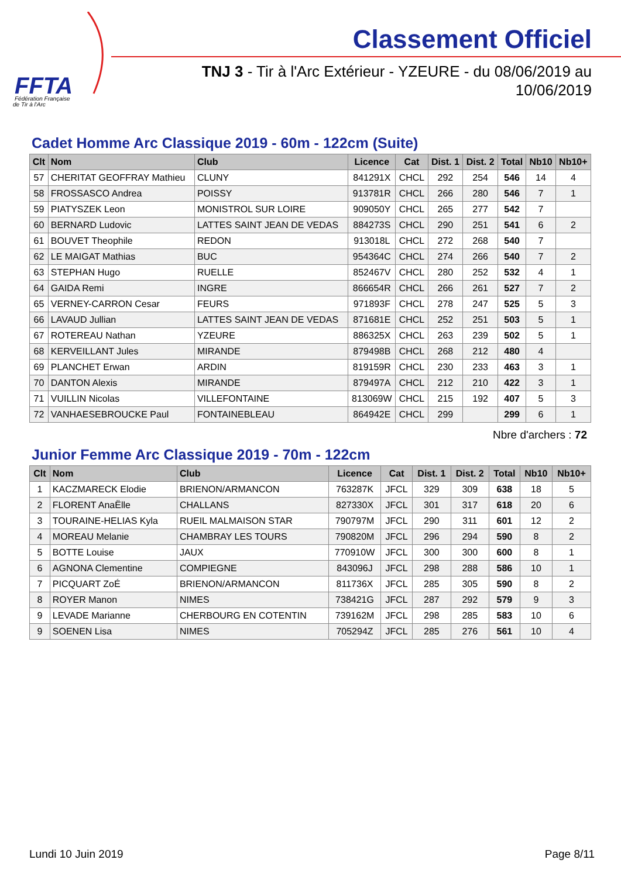FFTA
Fédération Française
de Tir à l'Arc
Classement Officiel
TNJ 3 - Tir à l'Arc Extérieur - YZEURE - du 08/06/2019 au
10/06/2019
Cadet Homme Arc Classique 2019 - 60m - 122cm (Suite)
| Clt | Nom | Club | Licence | Cat | Dist. 1 | Dist. 2 | Total | Nb10 | Nb10+ |
| --- | --- | --- | --- | --- | --- | --- | --- | --- | --- |
| 57 | CHERITAT GEOFFRAY Mathieu | CLUNY | 841291X | CHCL | 292 | 254 | 546 | 14 | 4 |
| 58 | FROSSASCO Andrea | POISSY | 913781R | CHCL | 266 | 280 | 546 | 7 | 1 |
| 59 | PIATYSZEK Leon | MONISTROL SUR LOIRE | 909050Y | CHCL | 265 | 277 | 542 | 7 | |
| 60 | BERNARD Ludovic | LATTES SAINT JEAN DE VEDAS | 884273S | CHCL | 290 | 251 | 541 | 6 | 2 |
| 61 | BOUVET Theophile | REDON | 913018L | CHCL | 272 | 268 | 540 | 7 | |
| 62 | LE MAIGAT Mathias | BUC | 954364C | CHCL | 274 | 266 | 540 | 7 | 2 |
| 63 | STEPHAN Hugo | RUELLE | 852467V | CHCL | 280 | 252 | 532 | 4 | 1 |
| 64 | GAIDA Remi | INGRE | 866654R | CHCL | 266 | 261 | 527 | 7 | 2 |
| 65 | VERNEY-CARRON Cesar | FEURS | 971893F | CHCL | 278 | 247 | 525 | 5 | 3 |
| 66 | LAVAUD Jullian | LATTES SAINT JEAN DE VEDAS | 871681E | CHCL | 252 | 251 | 503 | 5 | 1 |
| 67 | ROTEREAU Nathan | YZEURE | 886325X | CHCL | 263 | 239 | 502 | 5 | 1 |
| 68 | KERVEILLANT Jules | MIRANDE | 879498B | CHCL | 268 | 212 | 480 | 4 | |
| 69 | PLANCHET Erwan | ARDIN | 819159R | CHCL | 230 | 233 | 463 | 3 | 1 |
| 70 | DANTON Alexis | MIRANDE | 879497A | CHCL | 212 | 210 | 422 | 3 | 1 |
| 71 | VUILLIN Nicolas | VILLEFONTAINE | 813069W | CHCL | 215 | 192 | 407 | 5 | 3 |
| 72 | VANHAESEBROUCKE Paul | FONTAINEBLEAU | 864942E | CHCL | 299 | | 299 | 6 | 1 |
Nbre d'archers : 72
Junior Femme Arc Classique 2019 - 70m - 122cm
| Clt | Nom | Club | Licence | Cat | Dist. 1 | Dist. 2 | Total | Nb10 | Nb10+ |
| --- | --- | --- | --- | --- | --- | --- | --- | --- | --- |
| 1 | KACZMARECK Elodie | BRIENON/ARMANCON | 763287K | JFCL | 329 | 309 | 638 | 18 | 5 |
| 2 | FLORENT AnaËlle | CHALLANS | 827330X | JFCL | 301 | 317 | 618 | 20 | 6 |
| 3 | TOURAINE-HELIAS Kyla | RUEIL MALMAISON STAR | 790797M | JFCL | 290 | 311 | 601 | 12 | 2 |
| 4 | MOREAU Melanie | CHAMBRAY LES TOURS | 790820M | JFCL | 296 | 294 | 590 | 8 | 2 |
| 5 | BOTTE Louise | JAUX | 770910W | JFCL | 300 | 300 | 600 | 8 | 1 |
| 6 | AGNONA Clementine | COMPIEGNE | 843096J | JFCL | 298 | 288 | 586 | 10 | 1 |
| 7 | PICQUART ZoÉ | BRIENON/ARMANCON | 811736X | JFCL | 285 | 305 | 590 | 8 | 2 |
| 8 | ROYER Manon | NIMES | 738421G | JFCL | 287 | 292 | 579 | 9 | 3 |
| 9 | LEVADE Marianne | CHERBOURG EN COTENTIN | 739162M | JFCL | 298 | 285 | 583 | 10 | 6 |
| 9 | SOENEN Lisa | NIMES | 705294Z | JFCL | 285 | 276 | 561 | 10 | 4 |
Lundi 10 Juin 2019 Page 8/11